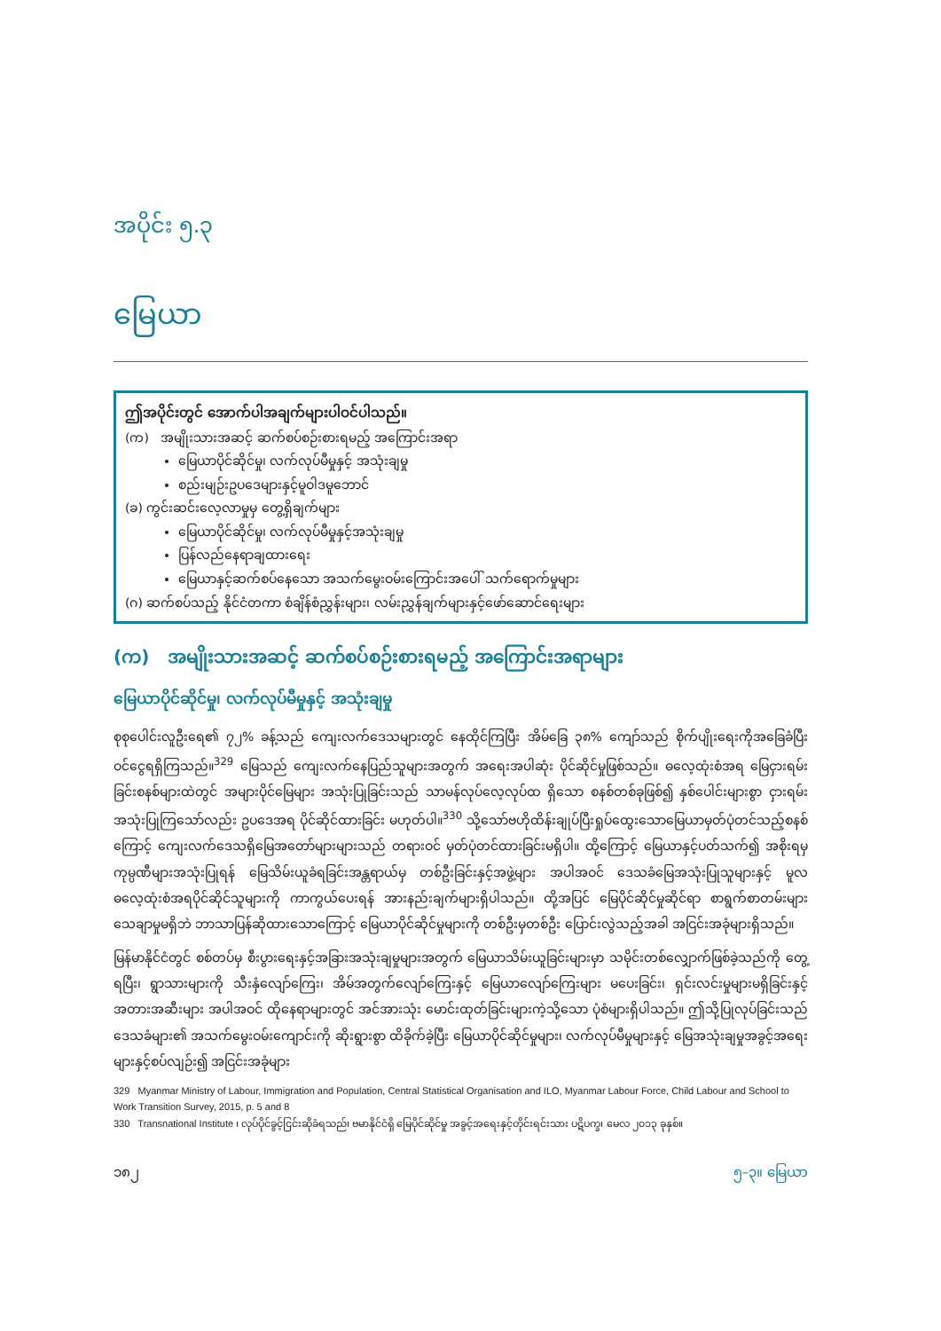အပိုင်း ၅.၃
မြေယာ
ဤအပိုင်းတွင် အောက်ပါအချက်များပါဝင်ပါသည်။
(က) အမျိုးသားအဆင့် ဆက်စပ်စဉ်းစားရမည့် အကြောင်းအရာ
မြေယာပိုင်ဆိုင်မှု၊ လက်လုပ်မီမှုနှင့် အသုံးချမှု
စည်းမျဉ်းဥပဒေများနှင့်မူဝါဒမူဘောင်
(ခ) ကွင်းဆင်းလေ့လာမှုမှ တွေ့ရှိချက်များ
မြေယာပိုင်ဆိုင်မှု၊ လက်လုပ်မီမှုနှင့်အသုံးချမှု
ပြန်လည်နေရာချထားရေး
မြေယာနှင့်ဆက်စပ်နေသော အသက်မွေးဝမ်းကြောင်းအပေါ် သက်ရောက်မှုများ
(ဂ) ဆက်စပ်သည့် နိုင်ငံတကာ စံချိန်စံညွှန်းများ၊ လမ်းညွှန်ချက်များနှင့်ဖော်ဆောင်ရေးများ
(က) အမျိုးသားအဆင့် ဆက်စပ်စဉ်းစားရမည့် အကြောင်းအရာများ
မြေယာပိုင်ဆိုင်မှု၊ လက်လုပ်မီမှုနှင့် အသုံးချမှု
စုစုပေါင်းလူဦးရေ၏ ၇၂% ခန့်သည် ကျေးလက်ဒေသများတွင် နေထိုင်ကြပြီး အိမ်ခြေ ၃၈% ကျော်သည် စိုက်ပျိုးရေးကိုအခြေခံပြီး ဝင်ငွေရရှိကြသည်။<sup>329</sup> မြေသည် ကျေးလက်နေပြည်သူများအတွက် အရေးအပါဆုံး ပိုင်ဆိုင်မှုဖြစ်သည်။ ဓလေ့ထုံးစံအရ မြေငှားရမ်းခြင်းစနစ်များထဲတွင် အများပိုင်မြေများ အသုံးပြုခြင်းသည် သာမန်လုပ်လေ့လုပ်ထ ရှိသော စနစ်တစ်ခုဖြစ်၍ နှစ်ပေါင်းများစွာ ငှားရမ်းအသုံးပြုကြသော်လည်း ဥပဒေအရ ပိုင်ဆိုင်ထားခြင်း မဟုတ်ပါ။<sup>330</sup> သို့သော်ဗဟိုထိန်းချုပ်ပြီးရှုပ်ထွေးသောမြေယာမှတ်ပုံတင်သည့်စနစ်ကြောင့် ကျေးလက်ဒေသရှိမြေအတော်များများသည် တရားဝင် မှတ်ပုံတင်ထားခြင်းမရှိပါ။ ထို့ကြောင့် မြေယာနှင့်ပတ်သက်၍ အစိုးရမှကုမ္ပဏီများအသုံးပြုရန် မြေသိမ်းယူခံရခြင်းအန္တရာယ်မှ တစ်ဦးခြင်းနှင့်အဖွဲ့များ အပါအဝင် ဒေသခံမြေအသုံးပြုသူများနှင့် မူလဓလေ့ထုံးစံအရပိုင်ဆိုင်သူများကို ကာကွယ်ပေးရန် အားနည်းချက်များရှိပါသည်။ ထို့အပြင် မြေပိုင်ဆိုင်မှုဆိုင်ရာ စာရွက်စာတမ်းများသေချာမှုမရှိဘဲ ဘာသာပြန်ဆိုထားသောကြောင့် မြေယာပိုင်ဆိုင်မှုများကို တစ်ဦးမှတစ်ဦး ပြောင်းလွဲသည့်အခါ အငြင်းအခုံများရှိသည်။
မြန်မာနိုင်ငံတွင် စစ်တပ်မှ စီးပွားရေးနှင့်အခြားအသုံးချမှုများအတွက် မြေယာသိမ်းယူခြင်းများမှာ သမိုင်းတစ်လျှောက်ဖြစ်ခဲ့သည်ကို တွေ့ရပြီး၊ ရွာသားများကို သီးနှံလျော်ကြေး၊ အိမ်အတွက်လျော်ကြေးနှင့် မြေယာလျော်ကြေးများ မပေးခြင်း၊ ရှင်းလင်းမှုများမရှိခြင်းနှင့် အတားအဆီးများ အပါအဝင် ထိုနေရာများတွင် အင်အားသုံး မောင်းထုတ်ခြင်းများကဲ့သို့သော ပုံစံများရှိပါသည်။ ဤသို့ပြုလုပ်ခြင်းသည် ဒေသခံများ၏ အသက်မွေးဝမ်းကျောင်းကို ဆိုးရွားစွာ ထိခိုက်ခဲ့ပြီး မြေယာပိုင်ဆိုင်မှုများ၊ လက်လုပ်မီမှုများနှင့် မြေအသုံးချမှုအခွင့်အရေးများနှင့်စပ်လျဉ်း၍ အငြင်းအခုံများ
329 Myanmar Ministry of Labour, Immigration and Population, Central Statistical Organisation and ILO, Myanmar Labour Force, Child Labour and School to Work Transition Survey, 2015, p. 5 and 8
330 Transnational Institute ၊ လုပ်ပိုင်ခွင့်ငြင်းဆိုခံရသည်၊ ဗမာနိုင်ငံရှိ မြေပိုင်ဆိုင်မှု အခွင့်အရေးနှင့်တိုင်းရင်းသား ပဋိပက္ခ၊ မေလ ၂၀၁၃ ခုနှစ်။
၁၈၂ ၅–၃။ မြေယာ